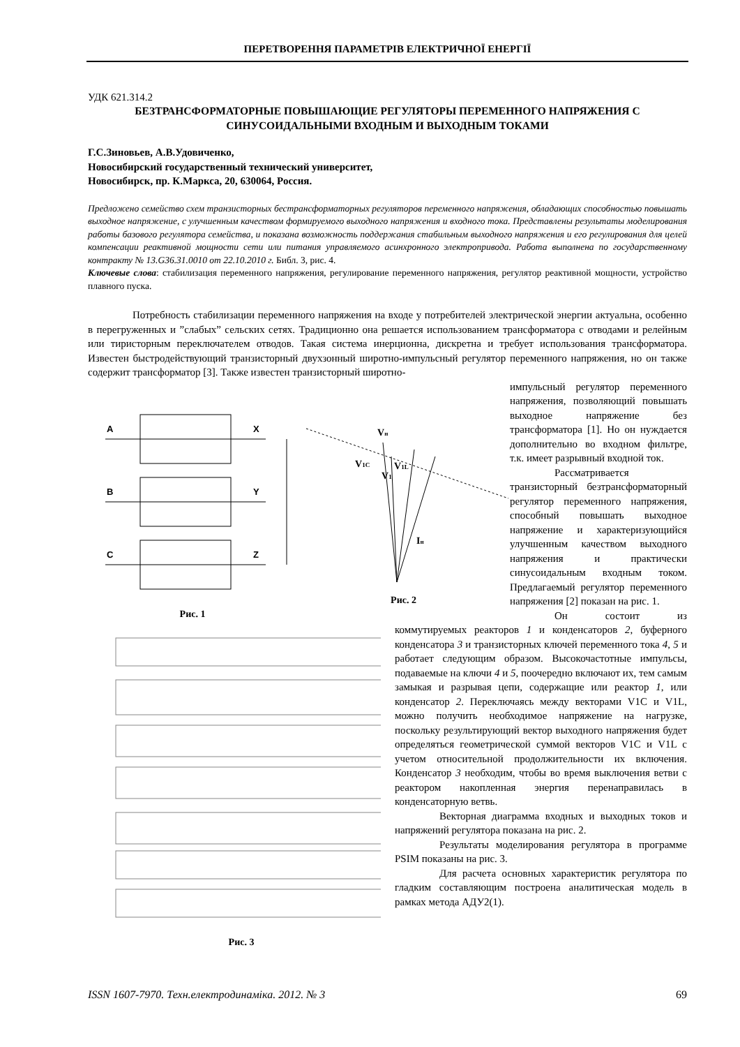ПЕРЕТВОРЕННЯ ПАРАМЕТРІВ ЕЛЕКТРИЧНОЇ ЕНЕРГІЇ
УДК 621.314.2
БЕЗТРАНСФОРМАТОРНЫЕ ПОВЫШАЮЩИЕ РЕГУЛЯТОРЫ ПЕРЕМЕННОГО НАПРЯЖЕНИЯ С СИНУСОИДАЛЬНЫМИ ВХОДНЫМ И ВЫХОДНЫМ ТОКАМИ
Г.С.Зиновьев, А.В.Удовиченко,
Новосибирский государственный технический университет,
Новосибирск, пр. К.Маркса, 20, 630064, Россия.
Предложено семейство схем транзисторных бестрансформаторных регуляторов переменного напряжения, обладающих способностью повышать выходное напряжение, с улучшенным качеством формируемого выходного напряжения и входного тока. Представлены результаты моделирования работы базового регулятора семейства, и показана возможность поддержания стабильным выходного напряжения и его регулирования для целей компенсации реактивной мощности сети или питания управляемого асинхронного электропривода. Работа выполнена по государственному контракту № 13.G36.31.0010 от 22.10.2010 г. Библ. 3, рис. 4.
Ключевые слова: стабилизация переменного напряжения, регулирование переменного напряжения, регулятор реактивной мощности, устройство плавного пуска.
Потребность стабилизации переменного напряжения на входе у потребителей электрической энергии актуальна, особенно в перегруженных и ”слабых” сельских сетях. Традиционно она решается использованием трансформатора с отводами и релейным или тиристорным переключателем отводов. Такая система инерционна, дискретна и требует использования трансформатора. Известен быстродействующий транзисторный двухзонный широтно-импульсный регулятор переменного напряжения, но он также содержит трансформатор [3]. Также известен транзисторный широтно-
A
B
C
X
Y
Z
Рис. 1
Vн
V1C
V1
V1L
Iн
Рис. 2
импульсный регулятор переменного напряжения, позволяющий повышать выходное напряжение без трансформатора [1]. Но он нуждается дополнительно во входном фильтре, т.к. имеет разрывный входной ток.
Рассматривается транзисторный безтрансформаторный регулятор переменного напряжения, способный повышать выходное напряжение и характеризующийся улучшенным качеством выходного напряжения и практически синусоидальным входным током. Предлагаемый регулятор переменного напряжения [2] показан на рис. 1.
Рис. 3
Он состоит из коммутируемых реакторов 1 и конденсаторов 2, буферного конденсатора 3 и транзисторных ключей переменного тока 4, 5 и работает следующим образом. Высокочастотные импульсы, подаваемые на ключи 4 и 5, поочередно включают их, тем самым замыкая и разрывая цепи, содержащие или реактор 1, или конденсатор 2. Переключаясь между векторами V1C и V1L, можно получить необходимое напряжение на нагрузке, поскольку результирующий вектор выходного напряжения будет определяться геометрической суммой векторов V1C и V1L с учетом относительной продолжительности их включения. Конденсатор 3 необходим, чтобы во время выключения ветви с реактором накопленная энергия перенаправилась в конденсаторную ветвь.
Векторная диаграмма входных и выходных токов и напряжений регулятора показана на рис. 2.
Результаты моделирования регулятора в программе PSIM показаны на рис. 3.
Для расчета основных характеристик регулятора по гладким составляющим построена аналитическая модель в рамках метода АДУ2(1).
ISSN 1607-7970. Техн.електродинаміка. 2012. № 3 69